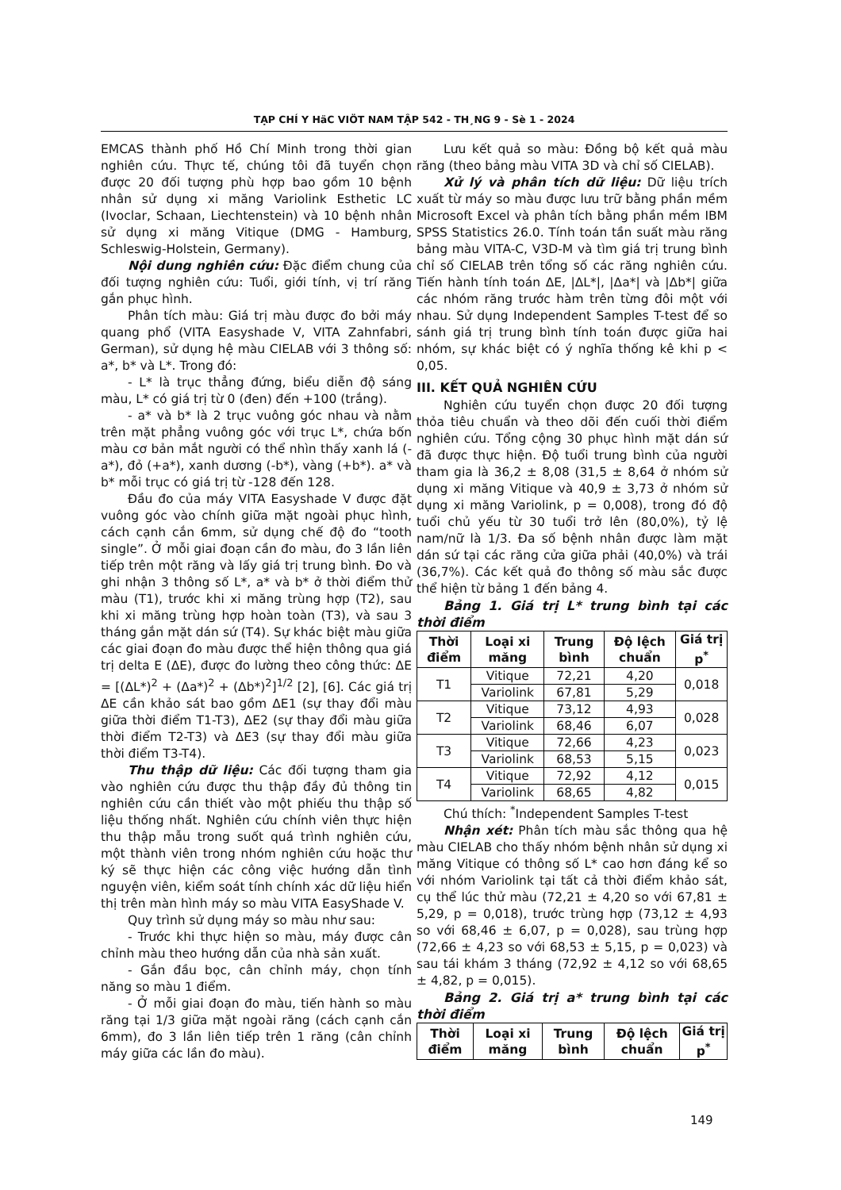TẠP CHÍ Y HäC VIÖT NAM TẬP 542 - TH¸NG 9 - Sè 1 - 2024
EMCAS thành phố Hồ Chí Minh trong thời gian nghiên cứu. Thực tế, chúng tôi đã tuyển chọn được 20 đối tượng phù hợp bao gồm 10 bệnh nhân sử dụng xi măng Variolink Esthetic LC (Ivoclar, Schaan, Liechtenstein) và 10 bệnh nhân sử dụng xi măng Vitique (DMG - Hamburg, Schleswig-Holstein, Germany).
Nội dung nghiên cứu: Đặc điểm chung của đối tượng nghiên cứu: Tuổi, giới tính, vị trí răng gắn phục hình.
Phân tích màu: Giá trị màu được đo bởi máy quang phổ (VITA Easyshade V, VITA Zahnfabri, German), sử dụng hệ màu CIELAB với 3 thông số: a*, b* và L*. Trong đó:
- L* là trục thẳng đứng, biểu diễn độ sáng màu, L* có giá trị từ 0 (đen) đến +100 (trắng).
- a* và b* là 2 trục vuông góc nhau và nằm trên mặt phẳng vuông góc với trục L*, chứa bốn màu cơ bản mắt người có thể nhìn thấy xanh lá (-a*), đỏ (+a*), xanh dương (-b*), vàng (+b*). a* và b* mỗi trục có giá trị từ -128 đến 128.
Đầu đo của máy VITA Easyshade V được đặt vuông góc vào chính giữa mặt ngoài phục hình, cách cạnh cắn 6mm, sử dụng chế độ đo “tooth single”. Ở mỗi giai đoạn cần đo màu, đo 3 lần liên tiếp trên một răng và lấy giá trị trung bình. Đo và ghi nhận 3 thông số L*, a* và b* ở thời điểm thử màu (T1), trước khi xi măng trùng hợp (T2), sau khi xi măng trùng hợp hoàn toàn (T3), và sau 3 tháng gắn mặt dán sứ (T4). Sự khác biệt màu giữa các giai đoạn đo màu được thể hiện thông qua giá trị delta E (ΔE), được đo lường theo công thức: ΔE = [(ΔL*)<sup>2</sup> + (Δa*)<sup>2</sup> + (Δb*)<sup>2</sup>]<sup>1/2</sup> [2], [6]. Các giá trị ΔE cần khảo sát bao gồm ΔE1 (sự thay đổi màu giữa thời điểm T1-T3), ΔE2 (sự thay đổi màu giữa thời điểm T2-T3) và ΔE3 (sự thay đổi màu giữa thời điểm T3-T4).
Thu thập dữ liệu: Các đối tượng tham gia vào nghiên cứu được thu thập đầy đủ thông tin nghiên cứu cần thiết vào một phiếu thu thập số liệu thống nhất. Nghiên cứu chính viên thực hiện thu thập mẫu trong suốt quá trình nghiên cứu, một thành viên trong nhóm nghiên cứu hoặc thư ký sẽ thực hiện các công việc hướng dẫn tình nguyện viên, kiểm soát tính chính xác dữ liệu hiển thị trên màn hình máy so màu VITA EasyShade V.
Quy trình sử dụng máy so màu như sau:
- Trước khi thực hiện so màu, máy được cân chỉnh màu theo hướng dẫn của nhà sản xuất.
- Gắn đầu bọc, cân chỉnh máy, chọn tính năng so màu 1 điểm.
- Ở mỗi giai đoạn đo màu, tiến hành so màu răng tại 1/3 giữa mặt ngoài răng (cách cạnh cắn 6mm), đo 3 lần liên tiếp trên 1 răng (cân chỉnh máy giữa các lần đo màu).
Lưu kết quả so màu: Đồng bộ kết quả màu răng (theo bảng màu VITA 3D và chỉ số CIELAB).
Xử lý và phân tích dữ liệu: Dữ liệu trích xuất từ máy so màu được lưu trữ bằng phần mềm Microsoft Excel và phân tích bằng phần mềm IBM SPSS Statistics 26.0. Tính toán tần suất màu răng bảng màu VITA-C, V3D-M và tìm giá trị trung bình chỉ số CIELAB trên tổng số các răng nghiên cứu. Tiến hành tính toán ΔE, |ΔL*|, |Δa*| và |Δb*| giữa các nhóm răng trước hàm trên từng đôi một với nhau. Sử dụng Independent Samples T-test để so sánh giá trị trung bình tính toán được giữa hai nhóm, sự khác biệt có ý nghĩa thống kê khi p < 0,05.
III. KẾT QUẢ NGHIÊN CỨU
Nghiên cứu tuyển chọn được 20 đối tượng thỏa tiêu chuẩn và theo dõi đến cuối thời điểm nghiên cứu. Tổng cộng 30 phục hình mặt dán sứ đã được thực hiện. Độ tuổi trung bình của người tham gia là 36,2 ± 8,08 (31,5 ± 8,64 ở nhóm sử dụng xi măng Vitique và 40,9 ± 3,73 ở nhóm sử dụng xi măng Variolink, p = 0,008), trong đó độ tuổi chủ yếu từ 30 tuổi trở lên (80,0%), tỷ lệ nam/nữ là 1/3. Đa số bệnh nhân được làm mặt dán sứ tại các răng cửa giữa phải (40,0%) và trái (36,7%). Các kết quả đo thông số màu sắc được thể hiện từ bảng 1 đến bảng 4.
Bảng 1. Giá trị L* trung bình tại các thời điểm
| Thời điểm | Loại xi măng | Trung bình | Độ lệch chuẩn | Giá trị p<sup>*</sup> |
| --- | --- | --- | --- | --- |
| T1 | Vitique | 72,21 | 4,20 | 0,018 |
| | Variolink | 67,81 | 5,29 | |
| T2 | Vitique | 73,12 | 4,93 | 0,028 |
| | Variolink | 68,46 | 6,07 | |
| T3 | Vitique | 72,66 | 4,23 | 0,023 |
| | Variolink | 68,53 | 5,15 | |
| T4 | Vitique | 72,92 | 4,12 | 0,015 |
| | Variolink | 68,65 | 4,82 | |
Chú thích: <sup>*</sup>Independent Samples T-test
Nhận xét: Phân tích màu sắc thông qua hệ màu CIELAB cho thấy nhóm bệnh nhân sử dụng xi măng Vitique có thông số L* cao hơn đáng kể so với nhóm Variolink tại tất cả thời điểm khảo sát, cụ thể lúc thử màu (72,21 ± 4,20 so với 67,81 ± 5,29, p = 0,018), trước trùng hợp (73,12 ± 4,93 so với 68,46 ± 6,07, p = 0,028), sau trùng hợp (72,66 ± 4,23 so với 68,53 ± 5,15, p = 0,023) và sau tái khám 3 tháng (72,92 ± 4,12 so với 68,65 ± 4,82, p = 0,015).
Bảng 2. Giá trị a* trung bình tại các thời điểm
| Thời điểm | Loại xi măng | Trung bình | Độ lệch chuẩn | Giá trị p<sup>*</sup> |
| --- | --- | --- | --- | --- |
149